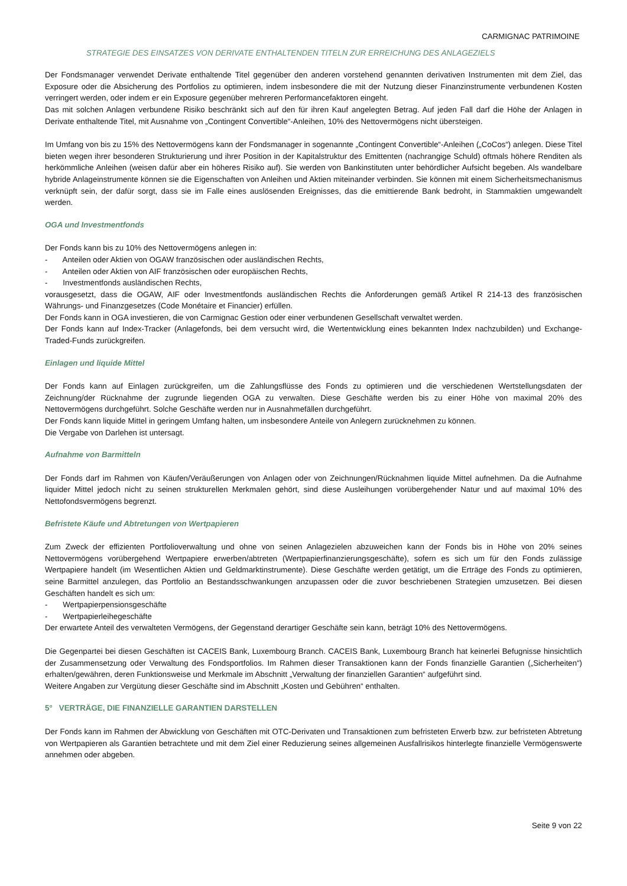CARMIGNAC PATRIMOINE
STRATEGIE DES EINSATZES VON DERIVATE ENTHALTENDEN TITELN ZUR ERREICHUNG DES ANLAGEZIELS
Der Fondsmanager verwendet Derivate enthaltende Titel gegenüber den anderen vorstehend genannten derivativen Instrumenten mit dem Ziel, das Exposure oder die Absicherung des Portfolios zu optimieren, indem insbesondere die mit der Nutzung dieser Finanzinstrumente verbundenen Kosten verringert werden, oder indem er ein Exposure gegenüber mehreren Performancefaktoren eingeht.
Das mit solchen Anlagen verbundene Risiko beschränkt sich auf den für ihren Kauf angelegten Betrag. Auf jeden Fall darf die Höhe der Anlagen in Derivate enthaltende Titel, mit Ausnahme von „Contingent Convertible“-Anleihen, 10% des Nettovermögens nicht übersteigen.
Im Umfang von bis zu 15% des Nettovermögens kann der Fondsmanager in sogenannte „Contingent Convertible“-Anleihen („CoCos“) anlegen. Diese Titel bieten wegen ihrer besonderen Strukturierung und ihrer Position in der Kapitalstruktur des Emittenten (nachrangige Schuld) oftmals höhere Renditen als herkömmliche Anleihen (weisen dafür aber ein höheres Risiko auf). Sie werden von Bankinstituten unter behördlicher Aufsicht begeben. Als wandelbare hybride Anlageinstrumente können sie die Eigenschaften von Anleihen und Aktien miteinander verbinden. Sie können mit einem Sicherheitsmechanismus verknüpft sein, der dafür sorgt, dass sie im Falle eines auslösenden Ereignisses, das die emittierende Bank bedroht, in Stammaktien umgewandelt werden.
OGA und Investmentfonds
Der Fonds kann bis zu 10% des Nettovermögens anlegen in:
- Anteilen oder Aktien von OGAW französischen oder ausländischen Rechts,
- Anteilen oder Aktien von AIF französischen oder europäischen Rechts,
- Investmentfonds ausländischen Rechts,
vorausgesetzt, dass die OGAW, AIF oder Investmentfonds ausländischen Rechts die Anforderungen gemäß Artikel R 214-13 des französischen Währungs- und Finanzgesetzes (Code Monétaire et Financier) erfüllen.
Der Fonds kann in OGA investieren, die von Carmignac Gestion oder einer verbundenen Gesellschaft verwaltet werden.
Der Fonds kann auf Index-Tracker (Anlagefonds, bei dem versucht wird, die Wertentwicklung eines bekannten Index nachzubilden) und Exchange-Traded-Funds zurückgreifen.
Einlagen und liquide Mittel
Der Fonds kann auf Einlagen zurückgreifen, um die Zahlungsflüsse des Fonds zu optimieren und die verschiedenen Wertstellungsdaten der Zeichnung/der Rücknahme der zugrunde liegenden OGA zu verwalten. Diese Geschäfte werden bis zu einer Höhe von maximal 20% des Nettovermögens durchgeführt. Solche Geschäfte werden nur in Ausnahmefällen durchgeführt.
Der Fonds kann liquide Mittel in geringem Umfang halten, um insbesondere Anteile von Anlegern zurücknehmen zu können.
Die Vergabe von Darlehen ist untersagt.
Aufnahme von Barmitteln
Der Fonds darf im Rahmen von Käufen/Veräußerungen von Anlagen oder von Zeichnungen/Rücknahmen liquide Mittel aufnehmen. Da die Aufnahme liquider Mittel jedoch nicht zu seinen strukturellen Merkmalen gehört, sind diese Ausleihungen vorübergehender Natur und auf maximal 10% des Nettofondsvermögens begrenzt.
Befristete Käufe und Abtretungen von Wertpapieren
Zum Zweck der effizienten Portfolioverwaltung und ohne von seinen Anlagezielen abzuweichen kann der Fonds bis in Höhe von 20% seines Nettovermögens vorübergehend Wertpapiere erwerben/abtreten (Wertpapierfinanzierungsgeschäfte), sofern es sich um für den Fonds zulässige Wertpapiere handelt (im Wesentlichen Aktien und Geldmarktinstrumente). Diese Geschäfte werden getätigt, um die Erträge des Fonds zu optimieren, seine Barmittel anzulegen, das Portfolio an Bestandsschwankungen anzupassen oder die zuvor beschriebenen Strategien umzusetzen. Bei diesen Geschäften handelt es sich um:
- Wertpapierpensionsgeschäfte
- Wertpapierleihegeschäfte
Der erwartete Anteil des verwalteten Vermögens, der Gegenstand derartiger Geschäfte sein kann, beträgt 10% des Nettovermögens.
Die Gegenpartei bei diesen Geschäften ist CACEIS Bank, Luxembourg Branch. CACEIS Bank, Luxembourg Branch hat keinerlei Befugnisse hinsichtlich der Zusammensetzung oder Verwaltung des Fondsportfolios. Im Rahmen dieser Transaktionen kann der Fonds finanzielle Garantien („Sicherheiten“) erhalten/gewähren, deren Funktionsweise und Merkmale im Abschnitt „Verwaltung der finanziellen Garantien“ aufgeführt sind.
Weitere Angaben zur Vergütung dieser Geschäfte sind im Abschnitt „Kosten und Gebühren“ enthalten.
5° VERTRÄGE, DIE FINANZIELLE GARANTIEN DARSTELLEN
Der Fonds kann im Rahmen der Abwicklung von Geschäften mit OTC-Derivaten und Transaktionen zum befristeten Erwerb bzw. zur befristeten Abtretung von Wertpapieren als Garantien betrachtete und mit dem Ziel einer Reduzierung seines allgemeinen Ausfallrisikos hinterlegte finanzielle Vermögenswerte annehmen oder abgeben.
Seite 9 von 22